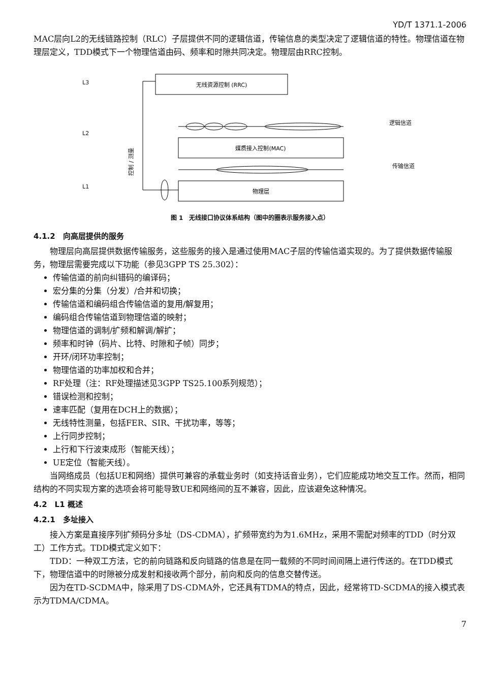YD/T 1371.1-2006
MAC层向L2的无线链路控制（RLC）子层提供不同的逻辑信道，传输信息的类型决定了逻辑信道的特性。物理信道在物理层定义，TDD模式下一个物理信道由码、频率和时隙共同决定。物理层由RRC控制。
L3
L2
L1
逻辑信道
传输信道
控制 / 测量
无线资源控制 (RRC)
媒质接入控制(MAC)
物理层
图 1　无线接口协议体系结构（图中的圈表示服务接入点）
4.1.2　向高层提供的服务
物理层向高层提供数据传输服务，这些服务的接入是通过使用MAC子层的传输信道实现的。为了提供数据传输服务，物理层需要完成以下功能（参见3GPP TS 25.302）：
传输信道的前向纠错码的编译码；
宏分集的分集（分发）/合并和切换；
传输信道和编码组合传输信道的复用/解复用；
编码组合传输信道到物理信道的映射；
物理信道的调制/扩频和解调/解扩；
频率和时钟（码片、比特、时隙和子帧）同步；
开环/闭环功率控制；
物理信道的功率加权和合并；
RF处理（注：RF处理描述见3GPP TS25.100系列规范）；
错误检测和控制；
速率匹配（复用在DCH上的数据）；
无线特性测量，包括FER、SIR、干扰功率，等等；
上行同步控制；
上行和下行波束成形（智能天线）；
UE定位（智能天线）。
当网络成员（包括UE和网络）提供可兼容的承载业务时（如支持话音业务），它们应能成功地交互工作。然而，相同结构的不同实现方案的选项会将可能导致UE和网络间的互不兼容，因此，应该避免这种情况。
4.2　L1 概述
4.2.1　多址接入
接入方案是直接序列扩频码分多址（DS-CDMA），扩频带宽约为为1.6MHz，采用不需配对频率的TDD（时分双工）工作方式。TDD模式定义如下：
TDD：一种双工方法，它的前向链路和反向链路的信息是在同一载频的不同时间间隔上进行传送的。在TDD模式下，物理信道中的时隙被分成发射和接收两个部分，前向和反向的信息交替传送。
因为在TD-SCDMA中，除采用了DS-CDMA外，它还具有TDMA的特点，因此，经常将TD-SCDMA的接入模式表示为TDMA/CDMA。
7